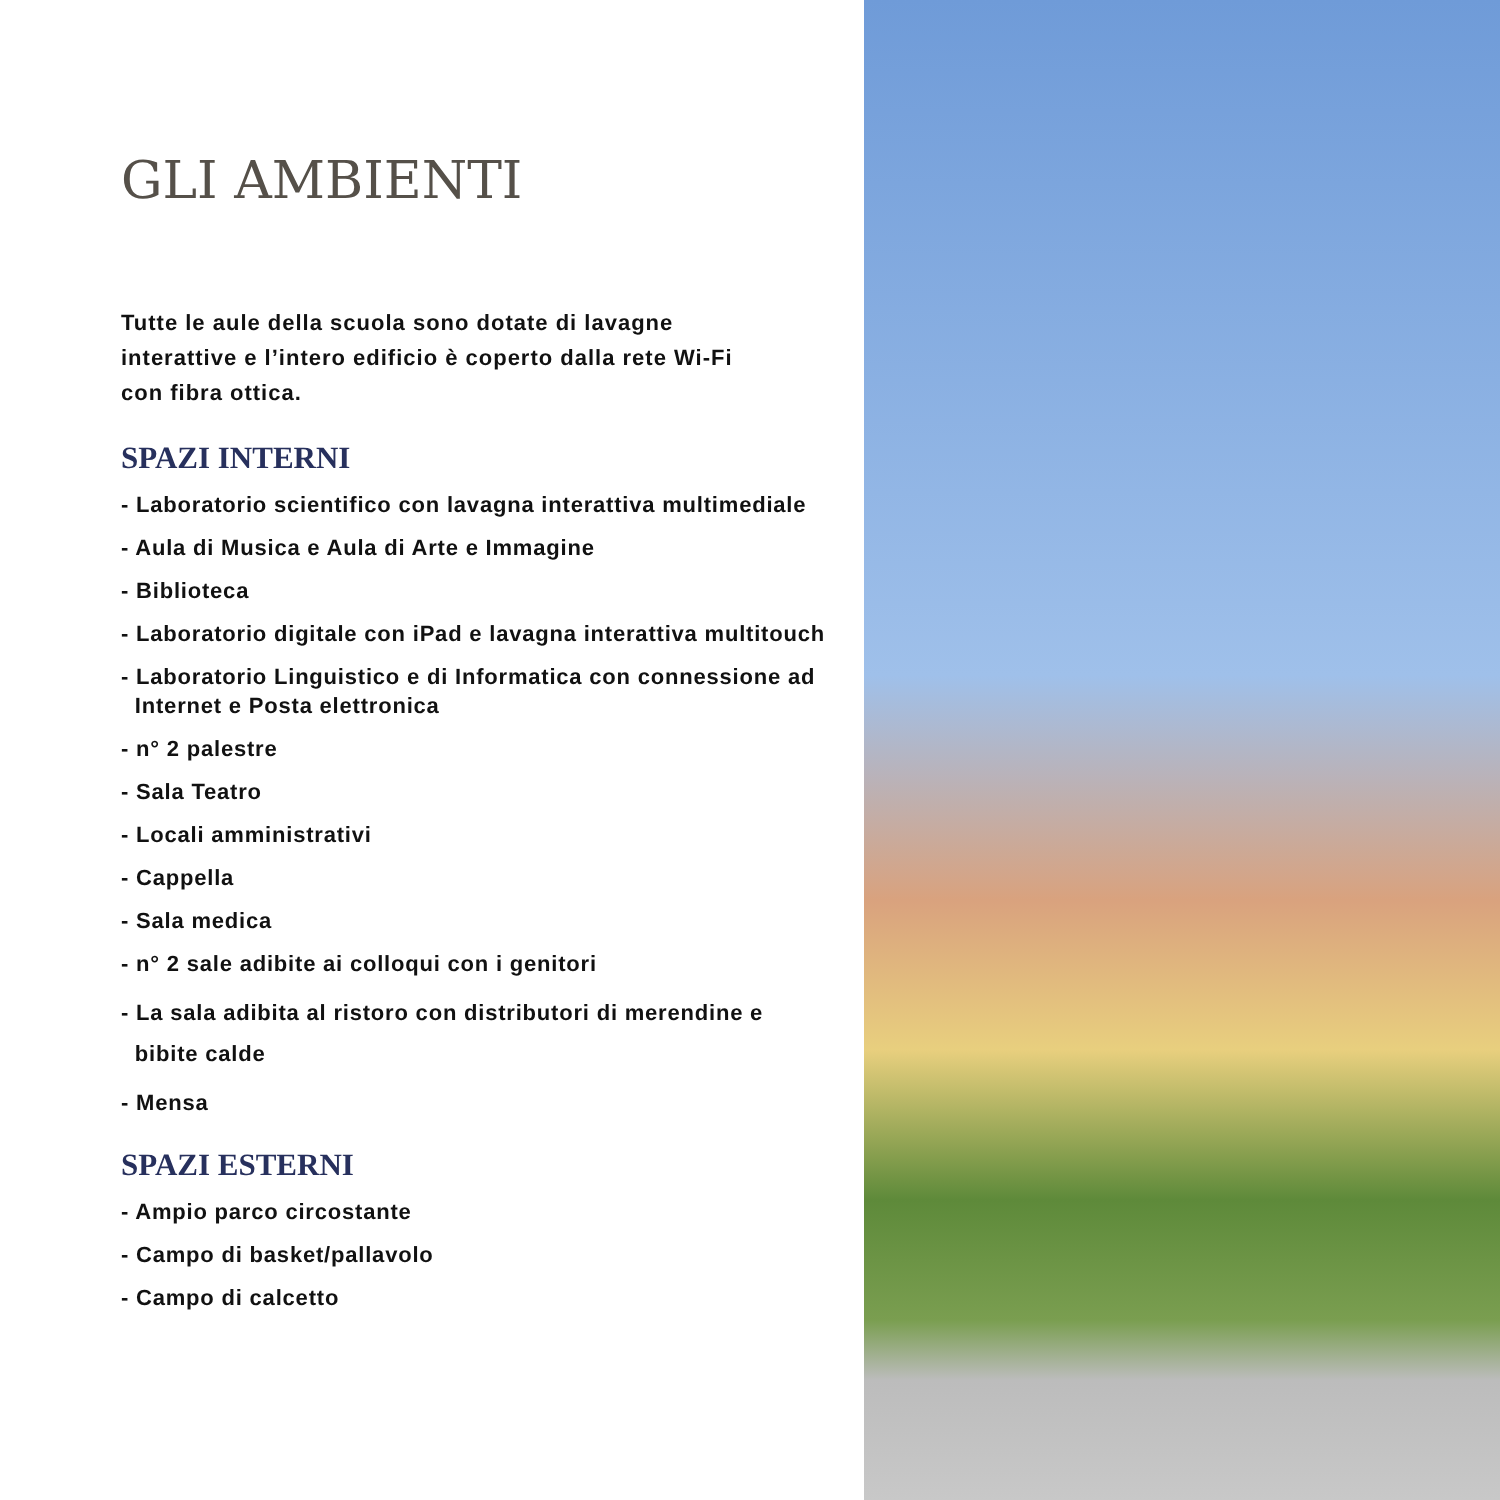GLI AMBIENTI
Tutte le aule della scuola sono dotate di lavagne
interattive e l’intero edificio è coperto dalla rete Wi-Fi
con fibra ottica.
SPAZI INTERNI
- Laboratorio scientifico con lavagna interattiva multimediale
- Aula di Musica e Aula di Arte e Immagine
- Biblioteca
- Laboratorio digitale con iPad e lavagna interattiva multitouch
- Laboratorio Linguistico e di Informatica con connessione ad
Internet e Posta elettronica
- n° 2 palestre
- Sala Teatro
- Locali amministrativi
- Cappella
- Sala medica
- n° 2 sale adibite ai colloqui con i genitori
- La sala adibita al ristoro con distributori di merendine e
bibite calde
- Mensa
SPAZI ESTERNI
- Ampio parco circostante
- Campo di basket/pallavolo
- Campo di calcetto